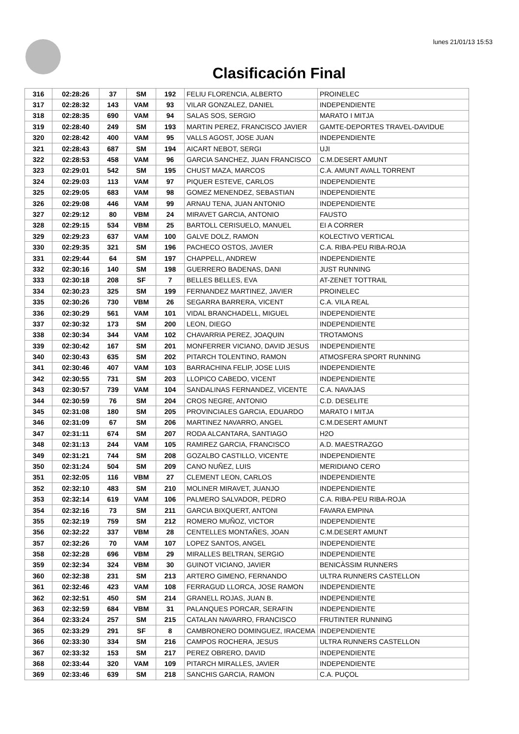lunes 21/01/13 15:53
Clasificación Final
| 316 | 02:28:26 | 37 | SM | 192 | FELIU FLORENCIA, ALBERTO | PROINELEC |
| 317 | 02:28:32 | 143 | VAM | 93 | VILAR GONZALEZ, DANIEL | INDEPENDIENTE |
| 318 | 02:28:35 | 690 | VAM | 94 | SALAS SOS, SERGIO | MARATO I MITJA |
| 319 | 02:28:40 | 249 | SM | 193 | MARTIN PEREZ, FRANCISCO JAVIER | GAMTE-DEPORTES TRAVEL-DAVIDUE |
| 320 | 02:28:42 | 400 | VAM | 95 | VALLS AGOST, JOSE JUAN | INDEPENDIENTE |
| 321 | 02:28:43 | 687 | SM | 194 | AICART NEBOT, SERGI | UJI |
| 322 | 02:28:53 | 458 | VAM | 96 | GARCIA SANCHEZ, JUAN FRANCISCO | C.M.DESERT AMUNT |
| 323 | 02:29:01 | 542 | SM | 195 | CHUST MAZA, MARCOS | C.A. AMUNT AVALL TORRENT |
| 324 | 02:29:03 | 113 | VAM | 97 | PIQUER ESTEVE, CARLOS | INDEPENDIENTE |
| 325 | 02:29:05 | 683 | VAM | 98 | GOMEZ MENENDEZ, SEBASTIAN | INDEPENDIENTE |
| 326 | 02:29:08 | 446 | VAM | 99 | ARNAU TENA, JUAN ANTONIO | INDEPENDIENTE |
| 327 | 02:29:12 | 80 | VBM | 24 | MIRAVET GARCIA, ANTONIO | FAUSTO |
| 328 | 02:29:15 | 534 | VBM | 25 | BARTOLL CERISUELO, MANUEL | EI A CORRER |
| 329 | 02:29:23 | 637 | VAM | 100 | GALVE DOLZ, RAMON | KOLECTIVO VERTICAL |
| 330 | 02:29:35 | 321 | SM | 196 | PACHECO OSTOS, JAVIER | C.A. RIBA-PEU RIBA-ROJA |
| 331 | 02:29:44 | 64 | SM | 197 | CHAPPELL, ANDREW | INDEPENDIENTE |
| 332 | 02:30:16 | 140 | SM | 198 | GUERRERO BADENAS, DANI | JUST RUNNING |
| 333 | 02:30:18 | 208 | SF | 7 | BELLES BELLES, EVA | AT-ZENET TOTTRAIL |
| 334 | 02:30:23 | 325 | SM | 199 | FERNANDEZ MARTINEZ, JAVIER | PROINELEC |
| 335 | 02:30:26 | 730 | VBM | 26 | SEGARRA BARRERA, VICENT | C.A. VILA REAL |
| 336 | 02:30:29 | 561 | VAM | 101 | VIDAL BRANCHADELL, MIGUEL | INDEPENDIENTE |
| 337 | 02:30:32 | 173 | SM | 200 | LEON, DIEGO | INDEPENDIENTE |
| 338 | 02:30:34 | 344 | VAM | 102 | CHAVARRIA PEREZ, JOAQUIN | TROTAMONS |
| 339 | 02:30:42 | 167 | SM | 201 | MONFERRER VICIANO, DAVID JESUS | INDEPENDIENTE |
| 340 | 02:30:43 | 635 | SM | 202 | PITARCH TOLENTINO, RAMON | ATMOSFERA SPORT RUNNING |
| 341 | 02:30:46 | 407 | VAM | 103 | BARRACHINA FELIP, JOSE LUIS | INDEPENDIENTE |
| 342 | 02:30:55 | 731 | SM | 203 | LLOPICO CABEDO, VICENT | INDEPENDIENTE |
| 343 | 02:30:57 | 739 | VAM | 104 | SANDALINAS FERNANDEZ, VICENTE | C.A. NAVAJAS |
| 344 | 02:30:59 | 76 | SM | 204 | CROS NEGRE, ANTONIO | C.D. DESELITE |
| 345 | 02:31:08 | 180 | SM | 205 | PROVINCIALES GARCIA, EDUARDO | MARATO I MITJA |
| 346 | 02:31:09 | 67 | SM | 206 | MARTINEZ NAVARRO, ANGEL | C.M.DESERT AMUNT |
| 347 | 02:31:11 | 674 | SM | 207 | RODA ALCANTARA, SANTIAGO | H2O |
| 348 | 02:31:13 | 244 | VAM | 105 | RAMIREZ GARCIA, FRANCISCO | A.D. MAESTRAZGO |
| 349 | 02:31:21 | 744 | SM | 208 | GOZALBO CASTILLO, VICENTE | INDEPENDIENTE |
| 350 | 02:31:24 | 504 | SM | 209 | CANO NUÑEZ, LUIS | MERIDIANO CERO |
| 351 | 02:32:05 | 116 | VBM | 27 | CLEMENT LEON, CARLOS | INDEPENDIENTE |
| 352 | 02:32:10 | 483 | SM | 210 | MOLINER MIRAVET, JUANJO | INDEPENDIENTE |
| 353 | 02:32:14 | 619 | VAM | 106 | PALMERO SALVADOR, PEDRO | C.A. RIBA-PEU RIBA-ROJA |
| 354 | 02:32:16 | 73 | SM | 211 | GARCIA BIXQUERT, ANTONI | FAVARA EMPINA |
| 355 | 02:32:19 | 759 | SM | 212 | ROMERO MUÑOZ, VICTOR | INDEPENDIENTE |
| 356 | 02:32:22 | 337 | VBM | 28 | CENTELLES MONTAÑES, JOAN | C.M.DESERT AMUNT |
| 357 | 02:32:26 | 70 | VAM | 107 | LOPEZ SANTOS, ANGEL | INDEPENDIENTE |
| 358 | 02:32:28 | 696 | VBM | 29 | MIRALLES BELTRAN, SERGIO | INDEPENDIENTE |
| 359 | 02:32:34 | 324 | VBM | 30 | GUINOT VICIANO, JAVIER | BENICÀSSIM RUNNERS |
| 360 | 02:32:38 | 231 | SM | 213 | ARTERO GIMENO, FERNANDO | ULTRA RUNNERS CASTELLON |
| 361 | 02:32:46 | 423 | VAM | 108 | FERRAGUD LLORCA, JOSE RAMON | INDEPENDIENTE |
| 362 | 02:32:51 | 450 | SM | 214 | GRANELL ROJAS, JUAN B. | INDEPENDIENTE |
| 363 | 02:32:59 | 684 | VBM | 31 | PALANQUES PORCAR, SERAFIN | INDEPENDIENTE |
| 364 | 02:33:24 | 257 | SM | 215 | CATALAN NAVARRO, FRANCISCO | FRUTINTER RUNNING |
| 365 | 02:33:29 | 291 | SF | 8 | CAMBRONERO DOMINGUEZ, IRACEMA | INDEPENDIENTE |
| 366 | 02:33:30 | 334 | SM | 216 | CAMPOS ROCHERA, JESUS | ULTRA RUNNERS CASTELLON |
| 367 | 02:33:32 | 153 | SM | 217 | PEREZ OBRERO, DAVID | INDEPENDIENTE |
| 368 | 02:33:44 | 320 | VAM | 109 | PITARCH MIRALLES, JAVIER | INDEPENDIENTE |
| 369 | 02:33:46 | 639 | SM | 218 | SANCHIS GARCIA, RAMON | C.A. PUÇOL |